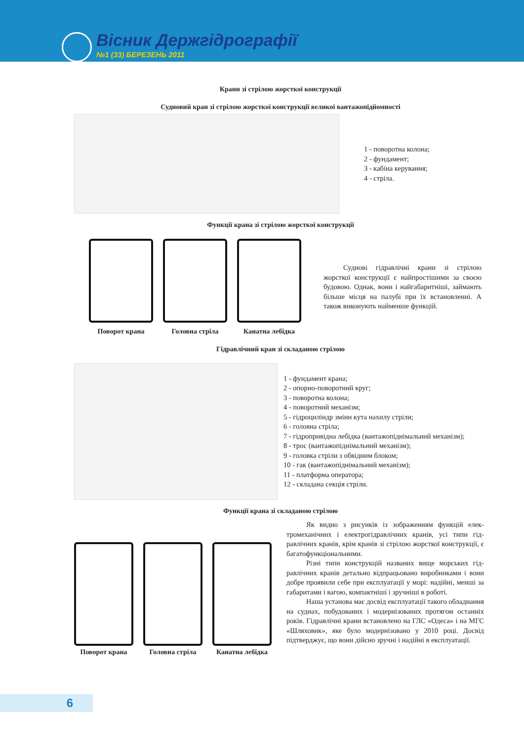Вісник Держгідрографії
№1 (33) БЕРЕЗЕНЬ 2011
Крани зі стрілою жорсткої конструкції
Судновий кран зі стрілою жорсткої конструкції великої вантажопідйомності
1 - поворотна колона;
2 - фундамент;
3 - кабіна керування;
4 - стріла.
Функції крана зі стрілою жорсткої конструкції
Поворот крана Головна стріла Канатна лебідка
Суднові гідравлічні крани зі стрілою жорсткої конструкції є найпростішими за своєю будовою. Однак, вони і найгабаритніші, займають більше місця на палубі при їх вста­новленні. А також виконують найменше функцій.
Гідравлічний кран зі складаною стрілою
1 - фундамент крана;
2 - опорно-поворотний круг;
3 - поворотна колона;
4 - поворотний механізм;
5 - гідроциліндр зміни кута нахилу стріли;
6 - головна стріла;
7 - гідропривідна лебідка (вантажопіднімальний механізм);
8 - трос (вантажопіднімальний механізм);
9 - головка стріли з обвідним блоком;
10 - гак (вантажопіднімальний механізм);
11 - платформа оператора;
12 - складана секція стріли.
Функції крана зі складаною стрілою
Поворот крана Головна стріла Канатна лебідка
Як видно з рисунків із зображенням функцій елек­тромеханічних і електрогідравлічних кранів, усі типи гід­равлічних кранів, крім кранів зі стрілою жорсткої кон­струкції, є багатофункціональними.
Різні типи конструкцій названих вище морських гід­равлічних кранів детально відпрацьовано виробниками і вони добре проявили себе при експлуатації у морі: надій­ні, менші за габаритами і вагою, компактніші і зручніші в роботі.
Наша установа має досвід експлуатації такого облад­нання на суднах, побудованих і модернізованих протягом останніх років. Гідравлічні крани встановлено на ГЛС «Одеса» і на МГС «Шляховик», яке було модернізовано у 2010 році. Досвід підтверджує, що вони дійсно зручні і надійні в експлуатації.
6